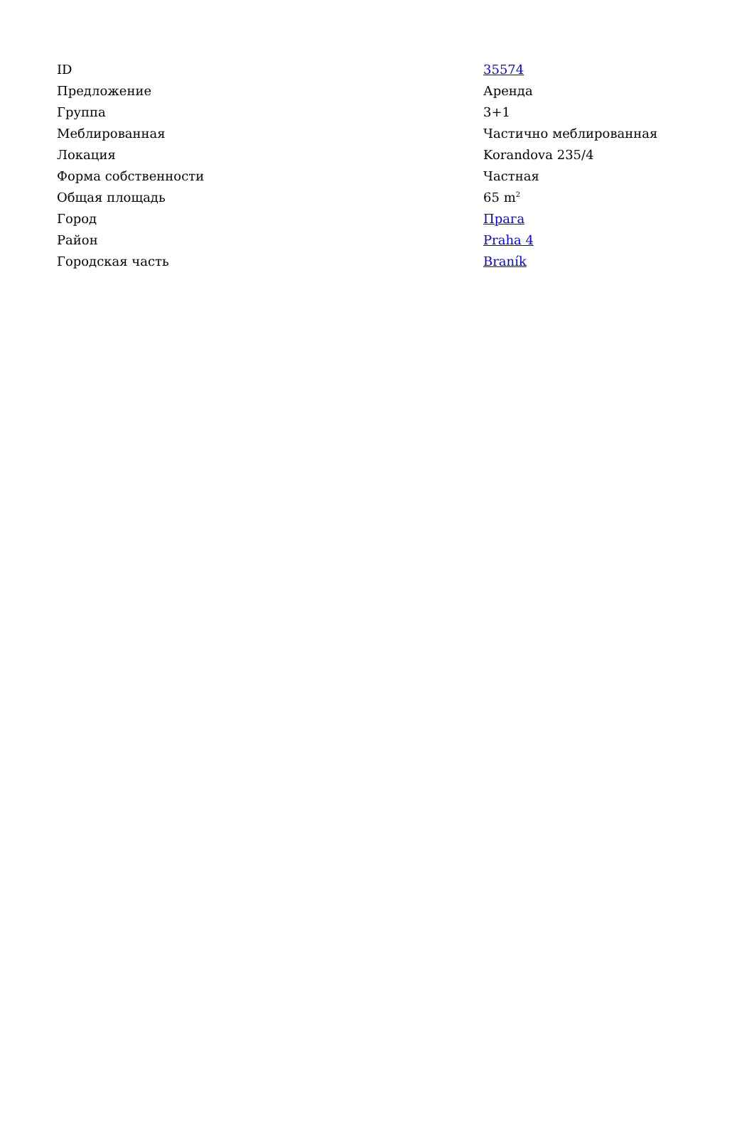| ID | 35574 |
| Предложение | Аренда |
| Группа | 3+1 |
| Меблированная | Частично меблированная |
| Локация | Korandova 235/4 |
| Форма собственности | Частная |
| Общая площадь | 65 m<sup>2</sup> |
| Город | Прага |
| Район | Praha 4 |
| Городская часть | Braník |